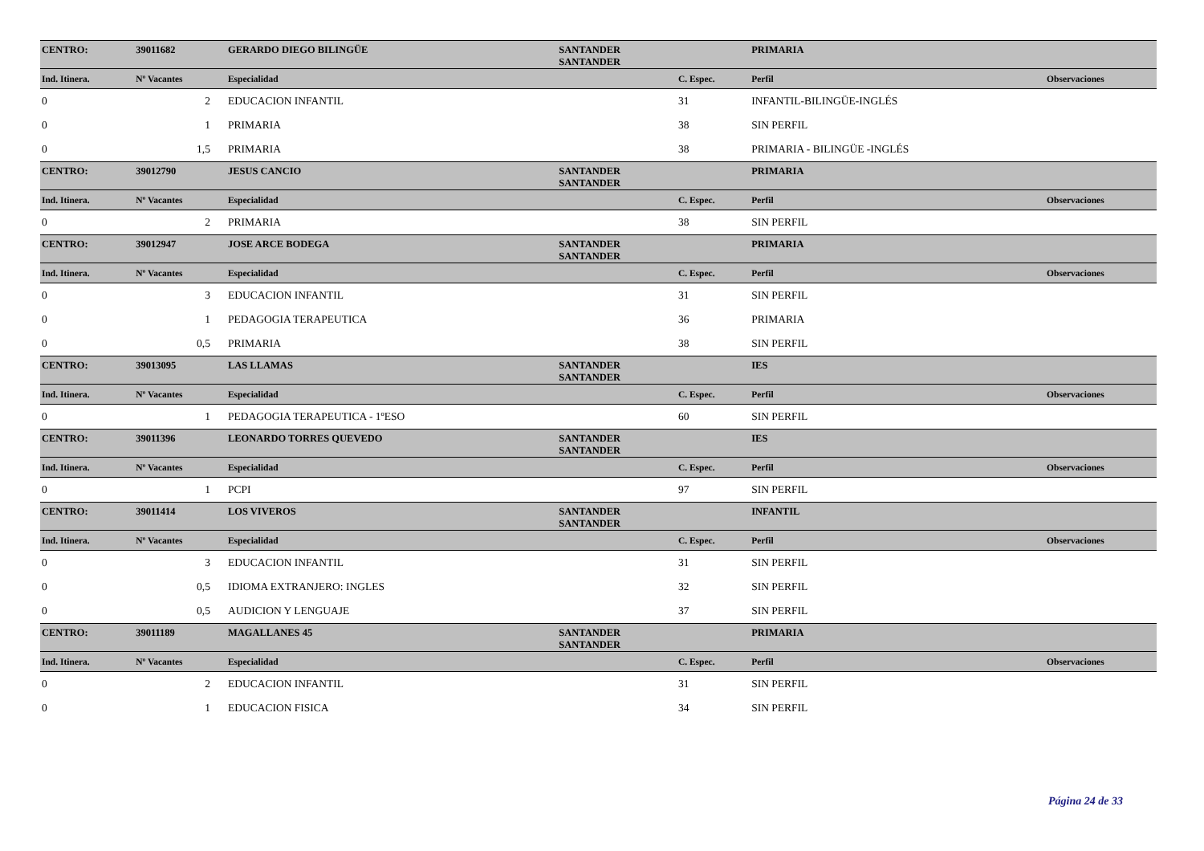| CENTRO: | 39011682 | GERARDO DIEGO BILINGÜE | SANTANDER SANTANDER | | PRIMARIA | |
| Ind. Itinera. | Nº Vacantes | Especialidad | | C. Espec. | Perfil | Observaciones |
| 0 | 2 | EDUCACION INFANTIL | | 31 | INFANTIL-BILINGÜE-INGLÉS | |
| 0 | 1 | PRIMARIA | | 38 | SIN PERFIL | |
| 0 | 1,5 | PRIMARIA | | 38 | PRIMARIA - BILINGÜE -INGLÉS | |
| CENTRO: | 39012790 | JESUS CANCIO | SANTANDER SANTANDER | | PRIMARIA | |
| Ind. Itinera. | Nº Vacantes | Especialidad | | C. Espec. | Perfil | Observaciones |
| 0 | 2 | PRIMARIA | | 38 | SIN PERFIL | |
| CENTRO: | 39012947 | JOSE ARCE BODEGA | SANTANDER SANTANDER | | PRIMARIA | |
| Ind. Itinera. | Nº Vacantes | Especialidad | | C. Espec. | Perfil | Observaciones |
| 0 | 3 | EDUCACION INFANTIL | | 31 | SIN PERFIL | |
| 0 | 1 | PEDAGOGIA TERAPEUTICA | | 36 | PRIMARIA | |
| 0 | 0,5 | PRIMARIA | | 38 | SIN PERFIL | |
| CENTRO: | 39013095 | LAS LLAMAS | SANTANDER SANTANDER | | IES | |
| Ind. Itinera. | Nº Vacantes | Especialidad | | C. Espec. | Perfil | Observaciones |
| 0 | 1 | PEDAGOGIA TERAPEUTICA - 1ºESO | | 60 | SIN PERFIL | |
| CENTRO: | 39011396 | LEONARDO TORRES QUEVEDO | SANTANDER SANTANDER | | IES | |
| Ind. Itinera. | Nº Vacantes | Especialidad | | C. Espec. | Perfil | Observaciones |
| 0 | 1 | PCPI | | 97 | SIN PERFIL | |
| CENTRO: | 39011414 | LOS VIVEROS | SANTANDER SANTANDER | | INFANTIL | |
| Ind. Itinera. | Nº Vacantes | Especialidad | | C. Espec. | Perfil | Observaciones |
| 0 | 3 | EDUCACION INFANTIL | | 31 | SIN PERFIL | |
| 0 | 0,5 | IDIOMA EXTRANJERO: INGLES | | 32 | SIN PERFIL | |
| 0 | 0,5 | AUDICION Y LENGUAJE | | 37 | SIN PERFIL | |
| CENTRO: | 39011189 | MAGALLANES 45 | SANTANDER SANTANDER | | PRIMARIA | |
| Ind. Itinera. | Nº Vacantes | Especialidad | | C. Espec. | Perfil | Observaciones |
| 0 | 2 | EDUCACION INFANTIL | | 31 | SIN PERFIL | |
| 0 | 1 | EDUCACION FISICA | | 34 | SIN PERFIL | |
Página 24 de 33